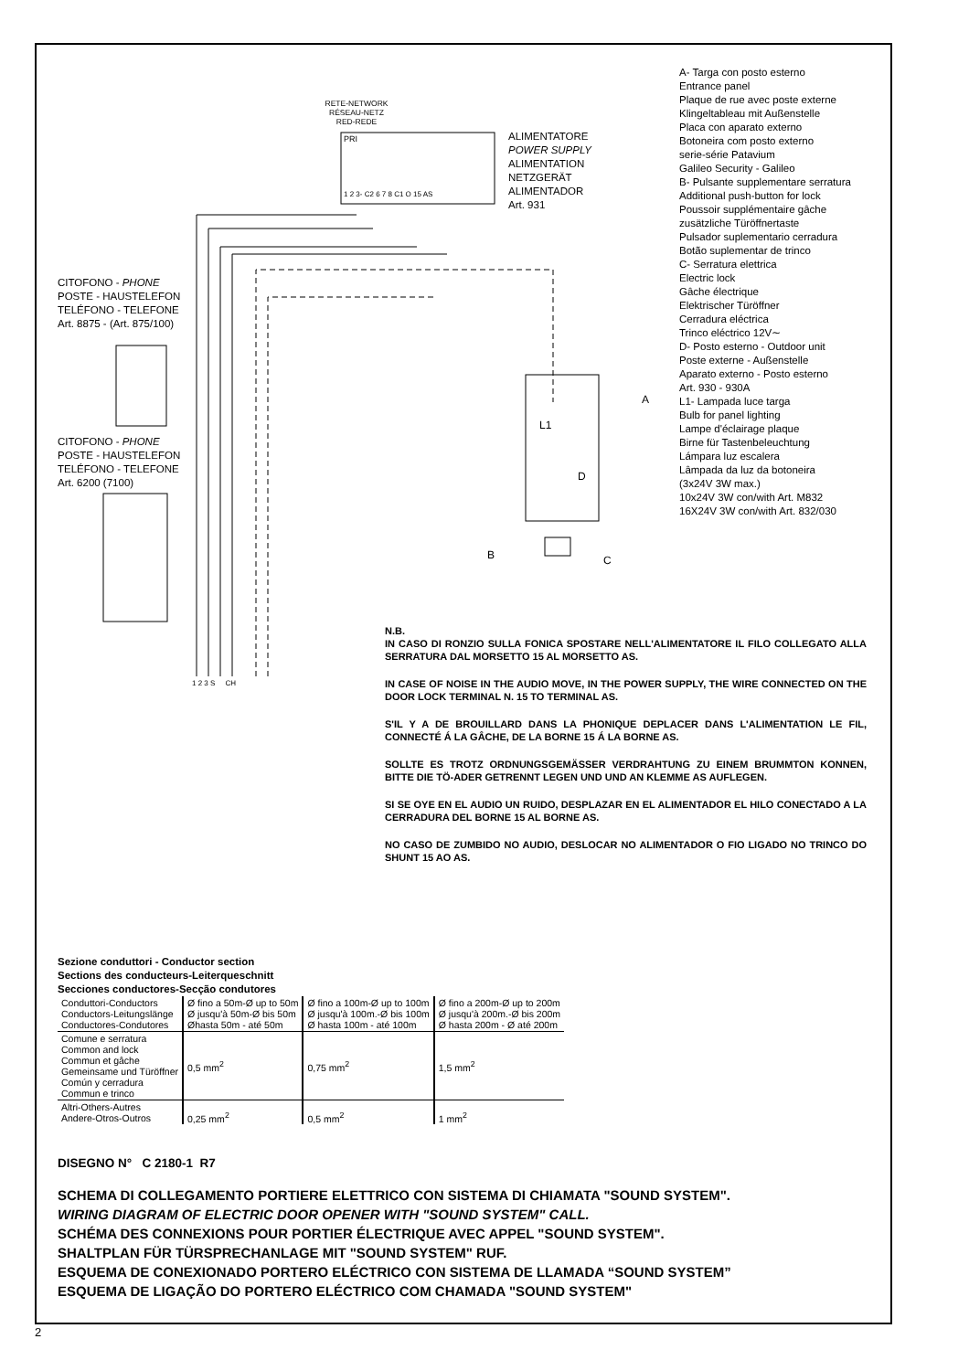A- Targa con posto esterno
Entrance panel
Plaque de rue avec poste externe
Klingeltableau mit Außenstelle
Placa con aparato externo
Botoneira com posto externo
serie-série Patavium
Galileo Security - Galileo
B- Pulsante supplementare serratura
Additional push-button for lock
Poussoir supplémentaire gâche
zusätzliche Türöffnertaste
Pulsador suplementario cerradura
Botão suplementar de trinco
C- Serratura elettrica
Electric lock
Gâche électrique
Elektrischer Türöffner
Cerradura eléctrica
Trinco eléctrico 12V∼
D- Posto esterno - Outdoor unit
Poste externe - Außenstelle
Aparato externo - Posto esterno
Art. 930 - 930A
L1- Lampada luce targa
Bulb for panel lighting
Lampe d'éclairage plaque
Birne für Tastenbeleuchtung
Lámpara luz escalera
Lâmpada da luz da botoneira
(3x24V 3W max.)
10x24V 3W con/with Art. M832
16X24V 3W con/with Art. 832/030
RETE-NETWORK
RÉSEAU-NETZ
RED-REDE
PRI
1 2 3- C2 6 7 8 C1 O 15 AS
ALIMENTATORE
POWER SUPPLY
ALIMENTATION
NETZGERÄT
ALIMENTADOR
Art. 931
CITOFONO - PHONE
POSTE - HAUSTELEFON
TELÉFONO - TELEFONE
Art. 8875 - (Art. 875/100)
CITOFONO - PHONE
POSTE - HAUSTELEFON
TELÉFONO - TELEFONE
Art. 6200 (7100)
A
L1
D
B C
1 2 3 S CH
N.B.
IN CASO DI RONZIO SULLA FONICA SPOSTARE NELL'ALIMENTATORE IL FILO COLLEGATO ALLA SERRATURA DAL MORSETTO 15 AL MORSETTO AS.
IN CASE OF NOISE IN THE AUDIO MOVE, IN THE POWER SUPPLY, THE WIRE CONNECTED ON THE DOOR LOCK TERMINAL N. 15 TO TERMINAL AS.
S'IL Y A DE BROUILLARD DANS LA PHONIQUE DEPLACER DANS L'ALIMENTATION LE FIL, CONNECTÉ Á LA GÂCHE, DE LA BORNE 15 Á LA BORNE AS.
SOLLTE ES TROTZ ORDNUNGSGEMÄSSER VERDRAHTUNG ZU EINEM BRUMMTON KONNEN, BITTE DIE TÖ-ADER GETRENNT LEGEN UND UND AN KLEMME AS AUFLEGEN.
SI SE OYE EN EL AUDIO UN RUIDO, DESPLAZAR EN EL ALIMENTADOR EL HILO CONECTADO A LA CERRADURA DEL BORNE 15 AL BORNE AS.
NO CASO DE ZUMBIDO NO AUDIO, DESLOCAR NO ALIMENTADOR O FIO LIGADO NO TRINCO DO SHUNT 15 AO AS.
Sezione conduttori - Conductor section
Sections des conducteurs-Leiterqueschnitt
Secciones conductores-Secção condutores
| Conduttori-Conductors Conductors-Leitungslänge Conductores-Condutores | Ø fino a 50m-Ø up to 50m Ø jusqu'à 50m-Ø bis 50m Øhasta 50m - até 50m | Ø fino a 100m-Ø up to 100m Ø jusqu'à 100m.-Ø bis 100m Ø hasta 100m - até 100m | Ø fino a 200m-Ø up to 200m Ø jusqu'à 200m.-Ø bis 200m Ø hasta 200m - Ø até 200m |
| Comune e serratura Common and lock Commun et gâche Gemeinsame und Türöffner Común y cerradura Commun e trinco | 0,5 mm<sup>2</sup> | 0,75 mm<sup>2</sup> | 1,5 mm<sup>2</sup> |
| Altri-Others-Autres Andere-Otros-Outros | 0,25 mm<sup>2</sup> | 0,5 mm<sup>2</sup> | 1 mm<sup>2</sup> |
DISEGNO N° C 2180-1 R7
SCHEMA DI COLLEGAMENTO PORTIERE ELETTRICO CON SISTEMA DI CHIAMATA "SOUND SYSTEM".
WIRING DIAGRAM OF ELECTRIC DOOR OPENER WITH "SOUND SYSTEM" CALL.
SCHÉMA DES CONNEXIONS POUR PORTIER ÉLECTRIQUE AVEC APPEL "SOUND SYSTEM".
SHALTPLAN FÜR TÜRSPRECHANLAGE MIT "SOUND SYSTEM" RUF.
ESQUEMA DE CONEXIONADO PORTERO ELÉCTRICO CON SISTEMA DE LLAMADA “SOUND SYSTEM”
ESQUEMA DE LIGAÇÃO DO PORTERO ELÉCTRICO COM CHAMADA "SOUND SYSTEM"
2